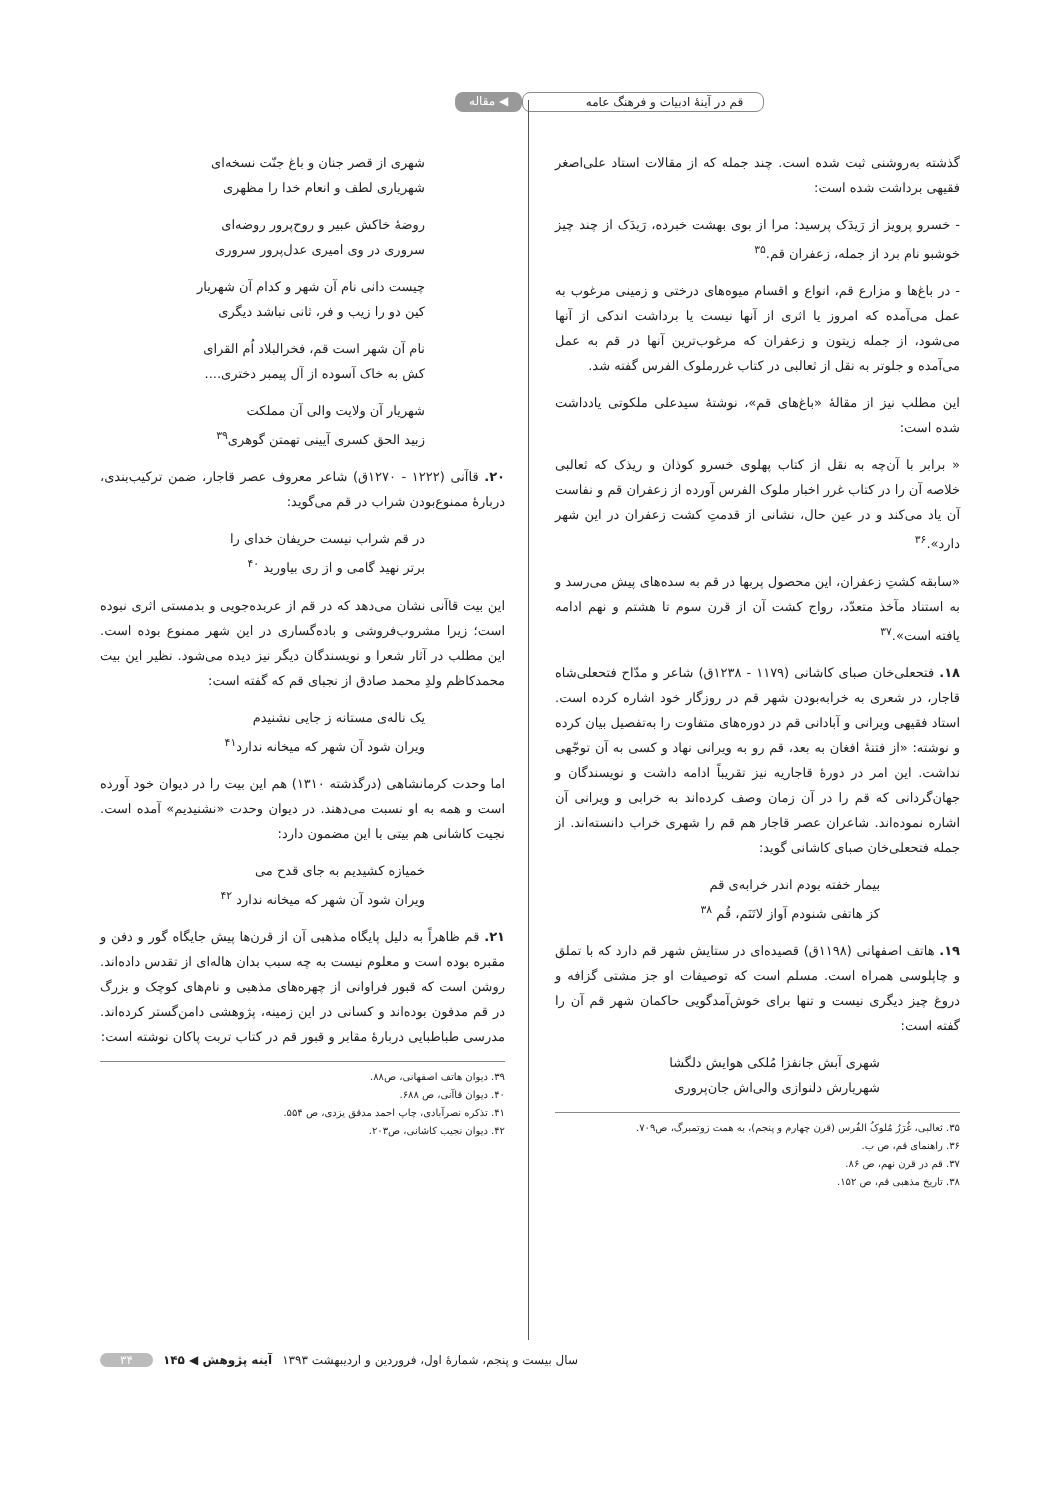قم در آینۀ ادبیات و فرهنگ عامه
◀ مقاله
گذشته به‌روشنی ثبت شده است. چند جمله که از مقالات استاد علی‌اصغر فقیهی برداشت شده است:
- خسرو پرویز از رَیدَک پرسید: مرا از بوی بهشت خبرده، رَیدَک از چند چیز خوشبو نام برد از جمله، زعفران قم.<sup>۳۵</sup>
- در باغ‌ها و مزارع قم، انواع و اقسام میوه‌های درختی و زمینی مرغوب به عمل می‌آمده که امروز یا اثری از آنها نیست یا برداشت اندکی از آنها می‌شود، از جمله زیتون و زعفران که مرغوب‌ترین آنها در قم به عمل می‌آمده و جلوتر به نقل از ثعالبی در کتاب غررملوک الفرس گفته شد.
این مطلب نیز از مقالۀ «باغ‌های قم»، نوشتۀ سیدعلی ملکوتی یادداشت شده است:
« برابر با آن‌چه به نقل از کتاب پهلوی خسرو کوذان و ریذک که ثعالبی خلاصه آن را در کتاب غرر اخبار ملوک الفرس آورده از زعفران قم و نفاست آن یاد می‌کند و در عین حال، نشانی از قدمتِ کشت زعفران در این شهر دارد».<sup>۳۶</sup>
«سابقه کشتِ زعفران، این محصول پربها در قم به سده‌های پیش می‌رسد و به استناد مآخذ متعدّد، رواج کشت آن از قرن سوم تا هشتم و نهم ادامه یافته است».<sup>۳۷</sup>
۱۸. فتحعلی‌خان صبای کاشانی (۱۱۷۹ - ۱۲۳۸ق) شاعر و مدّاح فتحعلی‌شاه قاجار، در شعری به خرابه‌بودن شهر قم در روزگار خود اشاره کرده است. استاد فقیهی ویرانی و آبادانی قم در دوره‌های متفاوت را به‌تفصیل بیان کرده و نوشته: «از فتنۀ افغان به بعد، قم رو به ویرانی نهاد و کسی به آن توجّهی نداشت. این امر در دورۀ قاجاریه نیز تقریباً ادامه داشت و نویسندگان و جهان‌گردانی که قم را در آن زمان وصف کرده‌اند به خرابی و ویرانی آن اشاره نموده‌اند. شاعران عصر قاجار هم قم را شهری خراب دانسته‌اند. از جمله فتحعلی‌خان صبای کاشانی گوید:
بیمار خفته بودم اندر خرابه‌ی قم
کز هاتفی شنودم آواز لاتَنَم، قُم <sup>۳۸</sup>
۱۹. هاتف اصفهانی (۱۱۹۸ق) قصیده‌ای در ستایش شهر قم دارد که با تملق و چاپلوسی همراه است. مسلم است که توصیفات او جز مشتی گزافه و دروغ چیز دیگری نیست و تنها برای خوش‌آمدگویی حاکمان شهر قم آن را گفته است:
شهری آبش جانفزا مُلکی هوایش دلگشا
شهریارش دلنوازی والی‌اش جان‌پروری
۳۵. ثعالبی، غُرَرُ مُلوکُ الفُرس (قرن چهارم و پنجم)، به همت زوتمبرگ، ص۷۰۹.
۳۶. راهنمای قم، ص ب.
۳۷. قم در قرن نهم، ص ۸۶.
۳۸. تاریخ مذهبی قم، ص ۱۵۲.
شهری از قصر جنان و باغ جنّت نسخه‌ای
شهریاری لطف و انعام خدا را مظهری
روضۀ خاکش عبیر و روح‌پرور روضه‌ای
سروری در وی امیری عدل‌پرور سروری
چیست دانی نام آن شهر و کدام آن شهریار
کین دو را زیب و فر، ثانی نباشد دیگری
نام آن شهر است قم، فخرالبلاد اُم القرای
کش به خاک آسوده از آل پیمبر دختری....
شهریار آن ولایت والی آن مملکت
زبید الحق کسری آیینی تهمتن گوهری<sup>۳۹</sup>
۲۰. قاآنی (۱۲۲۲ - ۱۲۷۰ق) شاعر معروف عصر قاجار، ضمن ترکیب‌بندی، دربارۀ ممنوع‌بودن شراب در قم می‌گوید:
در قم شراب نیست حریفان خدای را
برتر نهید گامی و از ری بیاورید <sup>۴۰</sup>
این بیت قاآنی نشان می‌دهد که در قم از عربده‌جویی و بدمستی اثری نبوده است؛ زیرا مشروب‌فروشی و باده‌گساری در این شهر ممنوع بوده است. این مطلب در آثار شعرا و نویسندگان دیگر نیز دیده می‌شود. نظیر این بیت محمدکاظم ولدِ محمد صادق از نجبای قم که گفته است:
یک ناله‌ی مستانه ز جایی نشنیدم
ویران شود آن شهر که میخانه ندارد<sup>۴۱</sup>
اما وحدت کرمانشاهی (درگذشته ۱۳۱۰) هم این بیت را در دیوان خود آورده است و همه به او نسبت می‌دهند. در دیوان وحدت «نشنیدیم» آمده است. نجیت کاشانی هم بیتی با این مضمون دارد:
خمیازه کشیدیم به جای قدح می
ویران شود آن شهر که میخانه ندارد <sup>۴۲</sup>
۲۱. قم ظاهراً به دلیل پایگاه مذهبی آن از قرن‌ها پیش جایگاه گور و دفن و مقبره بوده است و معلوم نیست به چه سبب بدان هاله‌ای از تقدس داده‌اند. روشن است که قبور فراوانی از چهره‌های مذهبی و نام‌های کوچک و بزرگ در قم مدفون بوده‌اند و کسانی در این زمینه، پژوهشی دامن‌گستر کرده‌اند. مدرسی طباطبایی دربارۀ مقابر و قبور قم در کتاب تربت پاکان نوشته است:
۳۹. دیوان هاتف اصفهانی، ص۸۸.
۴۰. دیوان قاآنی، ص ۶۸۸.
۴۱. تذکره نصرآبادی، چاپ احمد مدقق یزدی، ص ۵۵۴.
۴۲. دیوان نجیب کاشانی، ص۲۰۳.
سال بیست و پنجم، شمارۀ اول، فروردین و اردیبهشت ۱۳۹۳ آینه پژوهش ◀ ۱۴۵ ۳۴